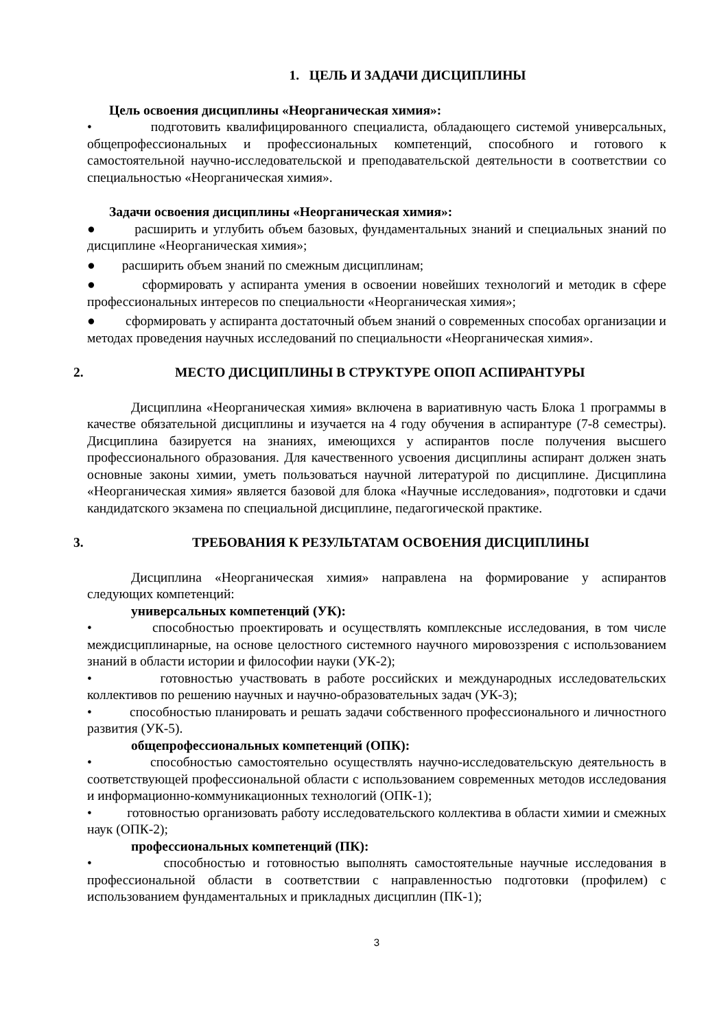1. ЦЕЛЬ И ЗАДАЧИ ДИСЦИПЛИНЫ
Цель освоения дисциплины «Неорганическая химия»:
• подготовить квалифицированного специалиста, обладающего системой универсальных, общепрофессиональных и профессиональных компетенций, способного и готового к самостоятельной научно-исследовательской и преподавательской деятельности в соответствии со специальностью «Неорганическая химия».
Задачи освоения дисциплины «Неорганическая химия»:
● расширить и углубить объем базовых, фундаментальных знаний и специальных знаний по дисциплине «Неорганическая химия»;
● расширить объем знаний по смежным дисциплинам;
● сформировать у аспиранта умения в освоении новейших технологий и методик в сфере профессиональных интересов по специальности «Неорганическая химия»;
● сформировать у аспиранта достаточный объем знаний о современных способах организации и методах проведения научных исследований по специальности «Неорганическая химия».
2. МЕСТО ДИСЦИПЛИНЫ В СТРУКТУРЕ ОПОП АСПИРАНТУРЫ
Дисциплина «Неорганическая химия» включена в вариативную часть Блока 1 программы в качестве обязательной дисциплины и изучается на 4 году обучения в аспирантуре (7-8 семестры). Дисциплина базируется на знаниях, имеющихся у аспирантов после получения высшего профессионального образования. Для качественного усвоения дисциплины аспирант должен знать основные законы химии, уметь пользоваться научной литературой по дисциплине. Дисциплина «Неорганическая химия» является базовой для блока «Научные исследования», подготовки и сдачи кандидатского экзамена по специальной дисциплине, педагогической практике.
3. ТРЕБОВАНИЯ К РЕЗУЛЬТАТАМ ОСВОЕНИЯ ДИСЦИПЛИНЫ
Дисциплина «Неорганическая химия» направлена на формирование у аспирантов следующих компетенций:
универсальных компетенций (УК):
• способностью проектировать и осуществлять комплексные исследования, в том числе междисциплинарные, на основе целостного системного научного мировоззрения с использованием знаний в области истории и философии науки (УК-2);
• готовностью участвовать в работе российских и международных исследовательских коллективов по решению научных и научно-образовательных задач (УК-3);
• способностью планировать и решать задачи собственного профессионального и личностного развития (УК-5).
общепрофессиональных компетенций (ОПК):
• способностью самостоятельно осуществлять научно-исследовательскую деятельность в соответствующей профессиональной области с использованием современных методов исследования и информационно-коммуникационных технологий (ОПК-1);
• готовностью организовать работу исследовательского коллектива в области химии и смежных наук (ОПК-2);
профессиональных компетенций (ПК):
• способностью и готовностью выполнять самостоятельные научные исследования в профессиональной области в соответствии с направленностью подготовки (профилем) с использованием фундаментальных и прикладных дисциплин (ПК-1);
3